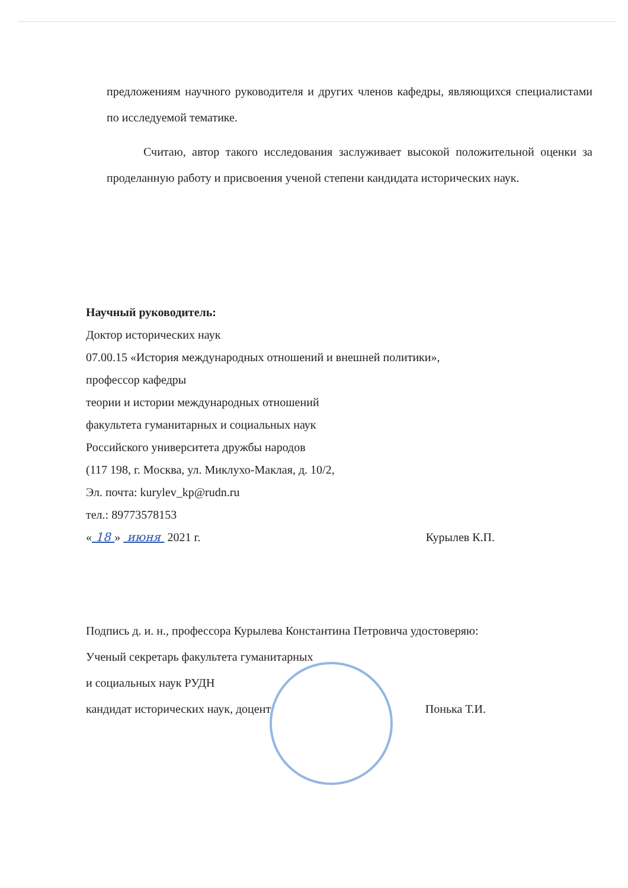предложениям научного руководителя и других членов кафедры, являющихся специалистами по исследуемой тематике.
Считаю, автор такого исследования заслуживает высокой положительной оценки за проделанную работу и присвоения ученой степени кандидата исторических наук.
Научный руководитель:
Доктор исторических наук
07.00.15 «История международных отношений и внешней политики»,
профессор кафедры
теории и истории международных отношений
факультета гуманитарных и социальных наук
Российского университета дружбы народов
(117 198, г. Москва, ул. Миклухо-Маклая, д. 10/2,
Эл. почта: kurylev_kp@rudn.ru
тел.: 89773578153
« 18 » июня 2021 г. Курылев К.П.
Подпись д. и. н., профессора Курылева Константина Петровича удостоверяю:
Ученый секретарь факультета гуманитарных
и социальных наук РУДН
кандидат исторических наук, доцент Понька Т.И.